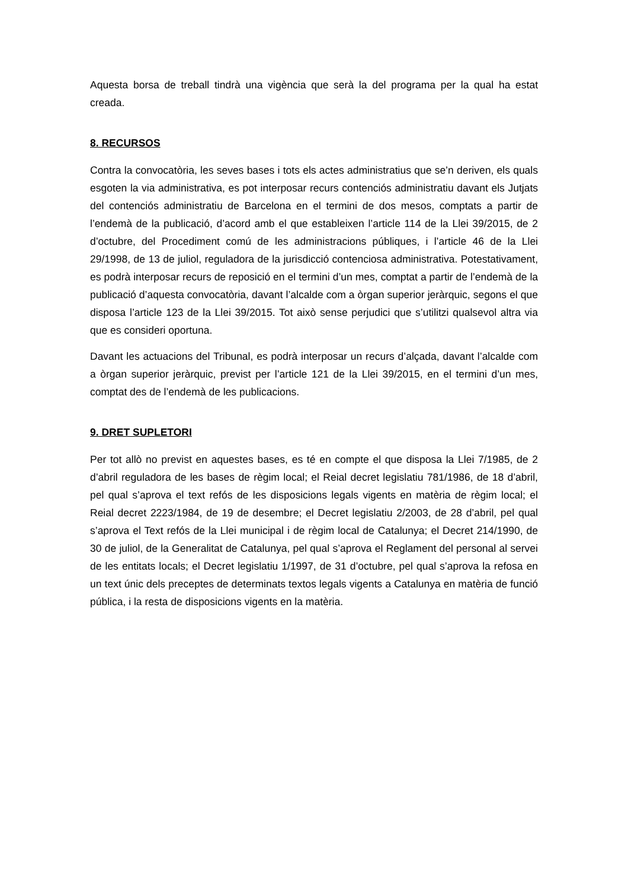Aquesta borsa de treball tindrà una vigència que serà la del programa per la qual ha estat creada.
8. RECURSOS
Contra la convocatòria, les seves bases i tots els actes administratius que se’n deriven, els quals esgoten la via administrativa, es pot interposar recurs contenciós administratiu davant els Jutjats del contenciós administratiu de Barcelona en el termini de dos mesos, comptats a partir de l’endemà de la publicació, d’acord amb el que estableixen l’article 114 de la Llei 39/2015, de 2 d’octubre, del Procediment comú de les administracions públiques, i l’article 46 de la Llei 29/1998, de 13 de juliol, reguladora de la jurisdicció contenciosa administrativa. Potestativament, es podrà interposar recurs de reposició en el termini d’un mes, comptat a partir de l’endemà de la publicació d’aquesta convocatòria, davant l’alcalde com a òrgan superior jeràrquic, segons el que disposa l’article 123 de la Llei 39/2015. Tot això sense perjudici que s’utilitzi qualsevol altra via que es consideri oportuna.
Davant les actuacions del Tribunal, es podrà interposar un recurs d’alçada, davant l’alcalde com a òrgan superior jeràrquic, previst per l’article 121 de la Llei 39/2015, en el termini d’un mes, comptat des de l’endemà de les publicacions.
9. DRET SUPLETORI
Per tot allò no previst en aquestes bases, es té en compte el que disposa la Llei 7/1985, de 2 d’abril reguladora de les bases de règim local; el Reial decret legislatiu 781/1986, de 18 d’abril, pel qual s’aprova el text refós de les disposicions legals vigents en matèria de règim local; el Reial decret 2223/1984, de 19 de desembre; el Decret legislatiu 2/2003, de 28 d’abril, pel qual s’aprova el Text refós de la Llei municipal i de règim local de Catalunya; el Decret 214/1990, de 30 de juliol, de la Generalitat de Catalunya, pel qual s’aprova el Reglament del personal al servei de les entitats locals; el Decret legislatiu 1/1997, de 31 d’octubre, pel qual s’aprova la refosa en un text únic dels preceptes de determinats textos legals vigents a Catalunya en matèria de funció pública, i la resta de disposicions vigents en la matèria.